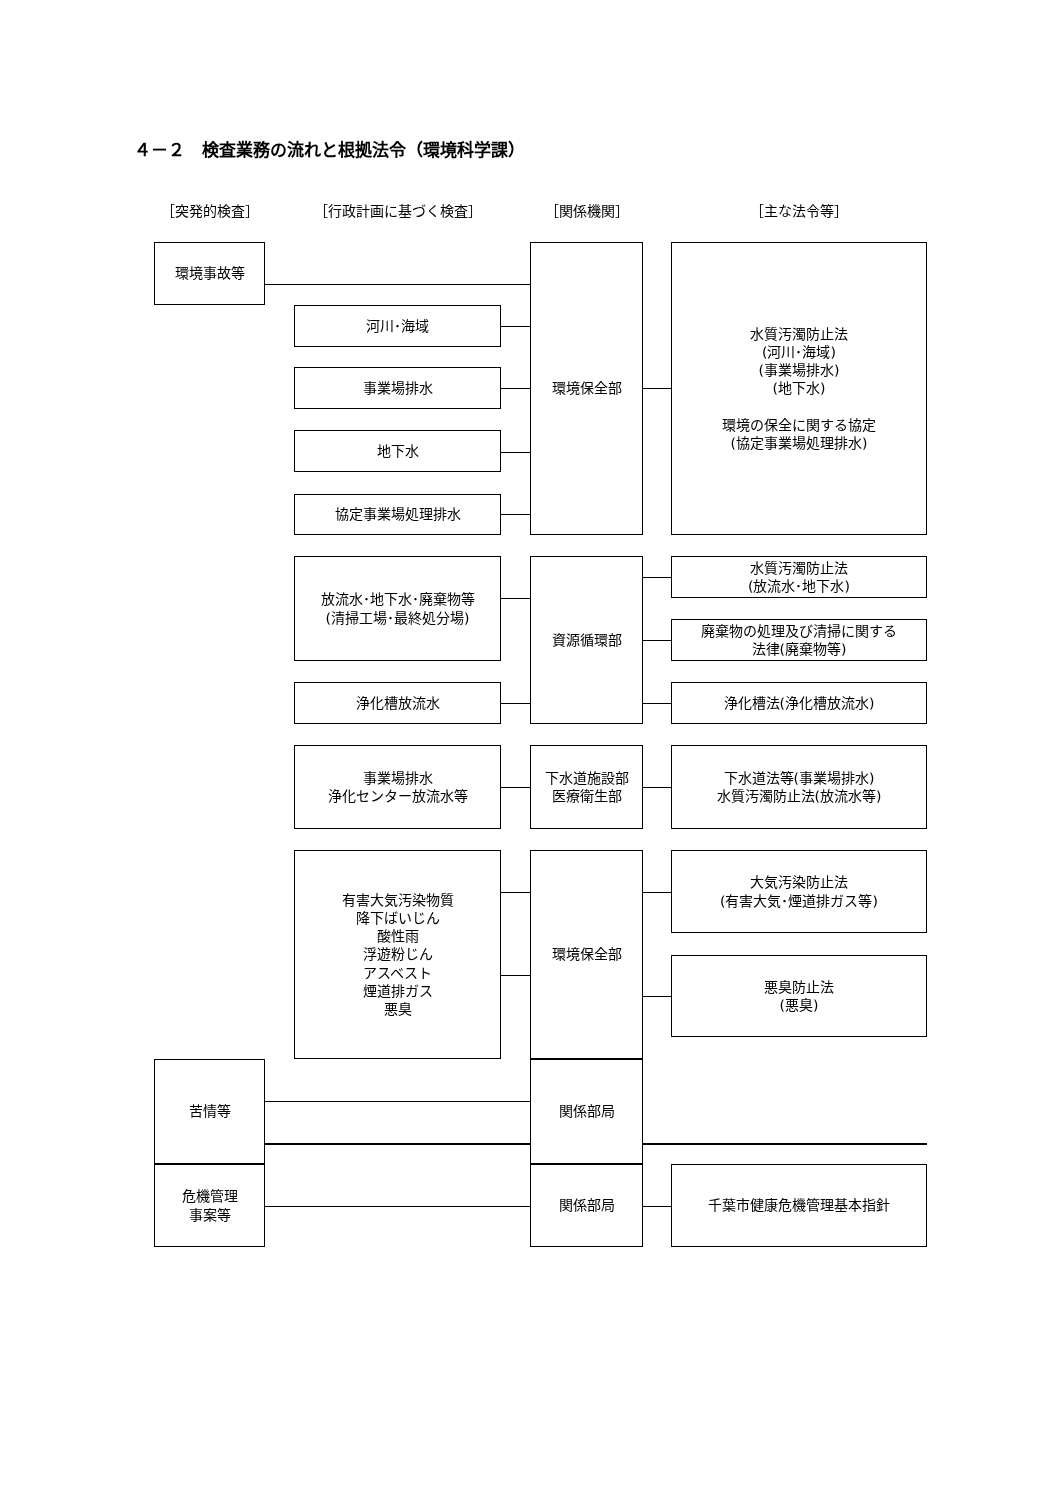４－２　検査業務の流れと根拠法令（環境科学課）
［突発的検査］
［行政計画に基づく検査］
［関係機関］
［主な法令等］
環境事故等
河川･海域
事業場排水
地下水
協定事業場処理排水
環境保全部
水質汚濁防止法
(河川･海域)
(事業場排水)
(地下水)
環境の保全に関する協定
(協定事業場処理排水)
放流水･地下水･廃棄物等
(清掃工場･最終処分場)
浄化槽放流水
資源循環部
水質汚濁防止法
(放流水･地下水)
廃棄物の処理及び清掃に関する
法律(廃棄物等)
浄化槽法(浄化槽放流水)
事業場排水
浄化センター放流水等
下水道施設部
医療衛生部
下水道法等(事業場排水)
水質汚濁防止法(放流水等)
有害大気汚染物質
降下ばいじん
酸性雨
浮遊粉じん
アスベスト
煙道排ガス
悪臭
環境保全部
大気汚染防止法
(有害大気･煙道排ガス等)
悪臭防止法
(悪臭)
苦情等
関係部局
危機管理
事案等
関係部局
千葉市健康危機管理基本指針